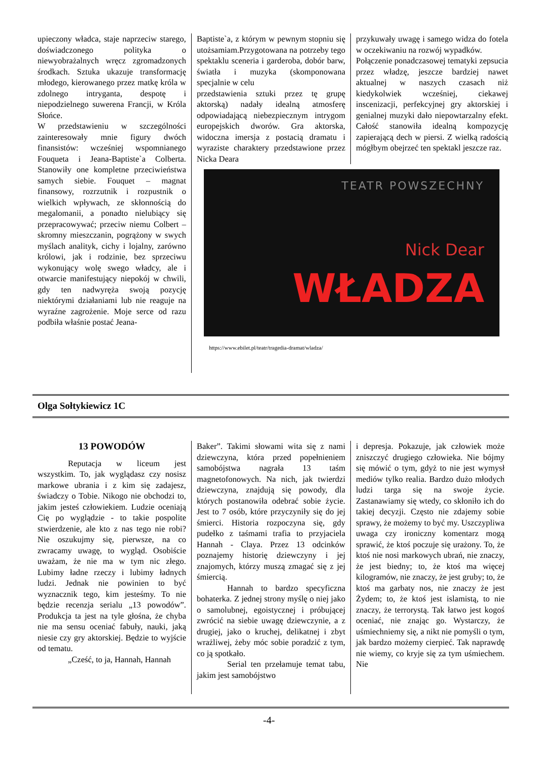upieczony władca, staje naprzeciw starego, doświadczonego polityka o niewyobrażalnych wręcz zgromadzonych środkach. Sztuka ukazuje transformację młodego, kierowanego przez matkę króla w zdolnego intryganta, despotę i niepodzielnego suwerena Francji, w Króla Słońce.
W przedstawieniu w szczególności zainteresowały mnie figury dwóch finansistów: wcześniej wspomnianego Fouqueta i Jeana-Baptiste`a Colberta. Stanowiły one kompletne przeciwieństwa samych siebie. Fouquet – magnat finansowy, rozrzutnik i rozpustnik o wielkich wpływach, ze skłonnością do megalomanii, a ponadto nielubiący się przepracowywać; przeciw niemu Colbert – skromny mieszczanin, pogrążony w swych myślach analityk, cichy i lojalny, zarówno królowi, jak i rodzinie, bez sprzeciwu wykonujący wolę swego władcy, ale i otwarcie manifestujący niepokój w chwili, gdy ten nadwyręża swoją pozycję niektórymi działaniami lub nie reaguje na wyraźne zagrożenie. Moje serce od razu podbiła właśnie postać Jeana-
Baptiste`a, z którym w pewnym stopniu się utożsamiam.Przygotowana na potrzeby tego spektaklu sceneria i garderoba, dobór barw, światła i muzyka (skomponowana specjalnie w celu
przedstawienia sztuki przez tę grupę aktorską) nadały idealną atmosferę odpowiadającą niebezpiecznym intrygom europejskich dworów. Gra aktorska, widoczna imersja z postacią dramatu i wyraziste charaktery przedstawione przez Nicka Deara
przykuwały uwagę i samego widza do fotela w oczekiwaniu na rozwój wypadków.
Połączenie ponadczasowej tematyki zepsucia przez władzę, jeszcze bardziej nawet aktualnej w naszych czasach niż kiedykolwiek wcześniej, ciekawej inscenizacji, perfekcyjnej gry aktorskiej i genialnej muzyki dało niepowtarzalny efekt. Całość stanowiła idealną kompozycję zapierającą dech w piersi. Z wielką radością mógłbym obejrzeć ten spektakl jeszcze raz.
TEATR POWSZECHNY
Nick Dear
WŁADZA
https://www.ebilet.pl/teatr/tragedia-dramat/wladza/
Olga Sołtykiewicz 1C
13 POWODÓW
Reputacja w liceum jest wszystkim. To, jak wyglądasz czy nosisz markowe ubrania i z kim się zadajesz, świadczy o Tobie. Nikogo nie obchodzi to, jakim jesteś człowiekiem. Ludzie oceniają Cię po wyglądzie - to takie pospolite stwierdzenie, ale kto z nas tego nie robi? Nie oszukujmy się, pierwsze, na co zwracamy uwagę, to wygląd. Osobiście uważam, że nie ma w tym nic złego. Lubimy ładne rzeczy i lubimy ładnych ludzi. Jednak nie powinien to być wyznacznik tego, kim jesteśmy. To nie będzie recenzja serialu „13 powodów”. Produkcja ta jest na tyle głośna, że chyba nie ma sensu oceniać fabuły, nauki, jaką niesie czy gry aktorskiej. Będzie to wyjście od tematu.
„Cześć, to ja, Hannah, Hannah
Baker”. Takimi słowami wita się z nami dziewczyna, która przed popełnieniem samobójstwa nagrała 13 taśm magnetofonowych. Na nich, jak twierdzi dziewczyna, znajdują się powody, dla których postanowiła odebrać sobie życie. Jest to 7 osób, które przyczyniły się do jej śmierci. Historia rozpoczyna się, gdy pudełko z taśmami trafia to przyjaciela Hannah - Claya. Przez 13 odcinków poznajemy historię dziewczyny i jej znajomych, którzy muszą zmagać się z jej śmiercią.
Hannah to bardzo specyficzna bohaterka. Z jednej strony myślę o niej jako o samolubnej, egoistycznej i próbującej zwrócić na siebie uwagę dziewczynie, a z drugiej, jako o kruchej, delikatnej i zbyt wrażliwej, żeby móc sobie poradzić z tym, co ją spotkało.
Serial ten przełamuje temat tabu, jakim jest samobójstwo
i depresja. Pokazuje, jak człowiek może zniszczyć drugiego człowieka. Nie bójmy się mówić o tym, gdyż to nie jest wymysł mediów tylko realia. Bardzo dużo młodych ludzi targa się na swoje życie. Zastanawiamy się wtedy, co skłoniło ich do takiej decyzji. Często nie zdajemy sobie sprawy, że możemy to być my. Uszczypliwa uwaga czy ironiczny komentarz mogą sprawić, że ktoś poczuje się urażony. To, że ktoś nie nosi markowych ubrań, nie znaczy, że jest biedny; to, że ktoś ma więcej kilogramów, nie znaczy, że jest gruby; to, że ktoś ma garbaty nos, nie znaczy że jest Żydem; to, że ktoś jest islamistą, to nie znaczy, że terrorystą. Tak łatwo jest kogoś oceniać, nie znając go. Wystarczy, że uśmiechniemy się, a nikt nie pomyśli o tym, jak bardzo możemy cierpieć. Tak naprawdę nie wiemy, co kryje się za tym uśmiechem. Nie
-4-